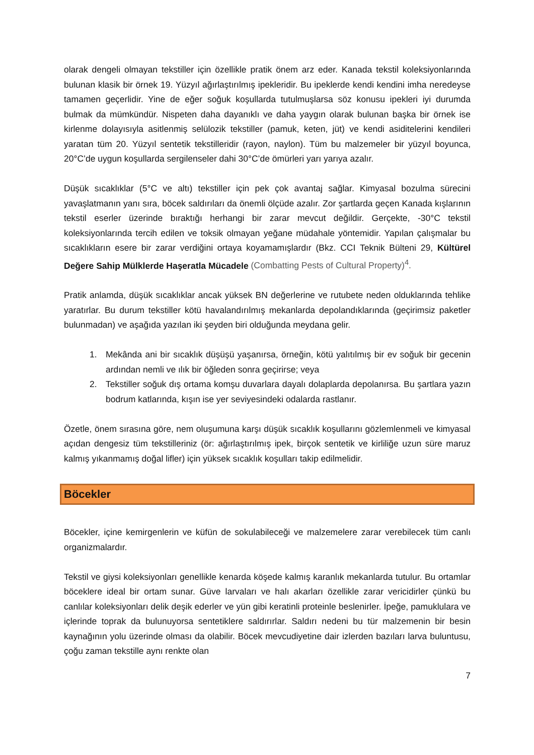olarak dengeli olmayan tekstiller için özellikle pratik önem arz eder. Kanada tekstil koleksiyonlarında bulunan klasik bir örnek 19. Yüzyıl ağırlaştırılmış ipekleridir. Bu ipeklerde kendi kendini imha neredeyse tamamen geçerlidir. Yine de eğer soğuk koşullarda tutulmuşlarsa söz konusu ipekleri iyi durumda bulmak da mümkündür. Nispeten daha dayanıklı ve daha yaygın olarak bulunan başka bir örnek ise kirlenme dolayısıyla asitlenmiş selülozik tekstiller (pamuk, keten, jüt) ve kendi asiditelerini kendileri yaratan tüm 20. Yüzyıl sentetik tekstilleridir (rayon, naylon). Tüm bu malzemeler bir yüzyıl boyunca, 20°C’de uygun koşullarda sergilenseler dahi 30°C’de ömürleri yarı yarıya azalır.
Düşük sıcaklıklar (5°C ve altı) tekstiller için pek çok avantaj sağlar. Kimyasal bozulma sürecini yavaşlatmanın yanı sıra, böcek saldırıları da önemli ölçüde azalır. Zor şartlarda geçen Kanada kışlarının tekstil eserler üzerinde bıraktığı herhangi bir zarar mevcut değildir. Gerçekte, -30°C tekstil koleksiyonlarında tercih edilen ve toksik olmayan yeğane müdahale yöntemidir. Yapılan çalışmalar bu sıcaklıkların esere bir zarar verdiğini ortaya koyamamışlardır (Bkz. CCI Teknik Bülteni 29, Kültürel Değere Sahip Mülklerde Haşeratla Mücadele (Combatting Pests of Cultural Property)<sup>4</sup>.
Pratik anlamda, düşük sıcaklıklar ancak yüksek BN değerlerine ve rutubete neden olduklarında tehlike yaratırlar. Bu durum tekstiller kötü havalandırılmış mekanlarda depolandıklarında (geçirimsiz paketler bulunmadan) ve aşağıda yazılan iki şeyden biri olduğunda meydana gelir.
1. Mekânda ani bir sıcaklık düşüşü yaşanırsa, örneğin, kötü yalıtılmış bir ev soğuk bir gecenin ardından nemli ve ılık bir öğleden sonra geçirirse; veya
2. Tekstiller soğuk dış ortama komşu duvarlara dayalı dolaplarda depolanırsa. Bu şartlara yazın bodrum katlarında, kışın ise yer seviyesindeki odalarda rastlanır.
Özetle, önem sırasına göre, nem oluşumuna karşı düşük sıcaklık koşullarını gözlemlenmeli ve kimyasal açıdan dengesiz tüm tekstilleriniz (ör: ağırlaştırılmış ipek, birçok sentetik ve kirliliğe uzun süre maruz kalmış yıkanmamış doğal lifler) için yüksek sıcaklık koşulları takip edilmelidir.
Böcekler
Böcekler, içine kemirgenlerin ve küfün de sokulabileceği ve malzemelere zarar verebilecek tüm canlı organizmalardır.
Tekstil ve giysi koleksiyonları genellikle kenarda köşede kalmış karanlık mekanlarda tutulur. Bu ortamlar böceklere ideal bir ortam sunar. Güve larvaları ve halı akarları özellikle zarar vericidirler çünkü bu canlılar koleksiyonları delik deşik ederler ve yün gibi keratinli proteinle beslenirler. İpeğe, pamuklulara ve içlerinde toprak da bulunuyorsa sentetiklere saldırırlar. Saldırı nedeni bu tür malzemenin bir besin kaynağının yolu üzerinde olması da olabilir. Böcek mevcudiyetine dair izlerden bazıları larva buluntusu, çoğu zaman tekstille aynı renkte olan
7